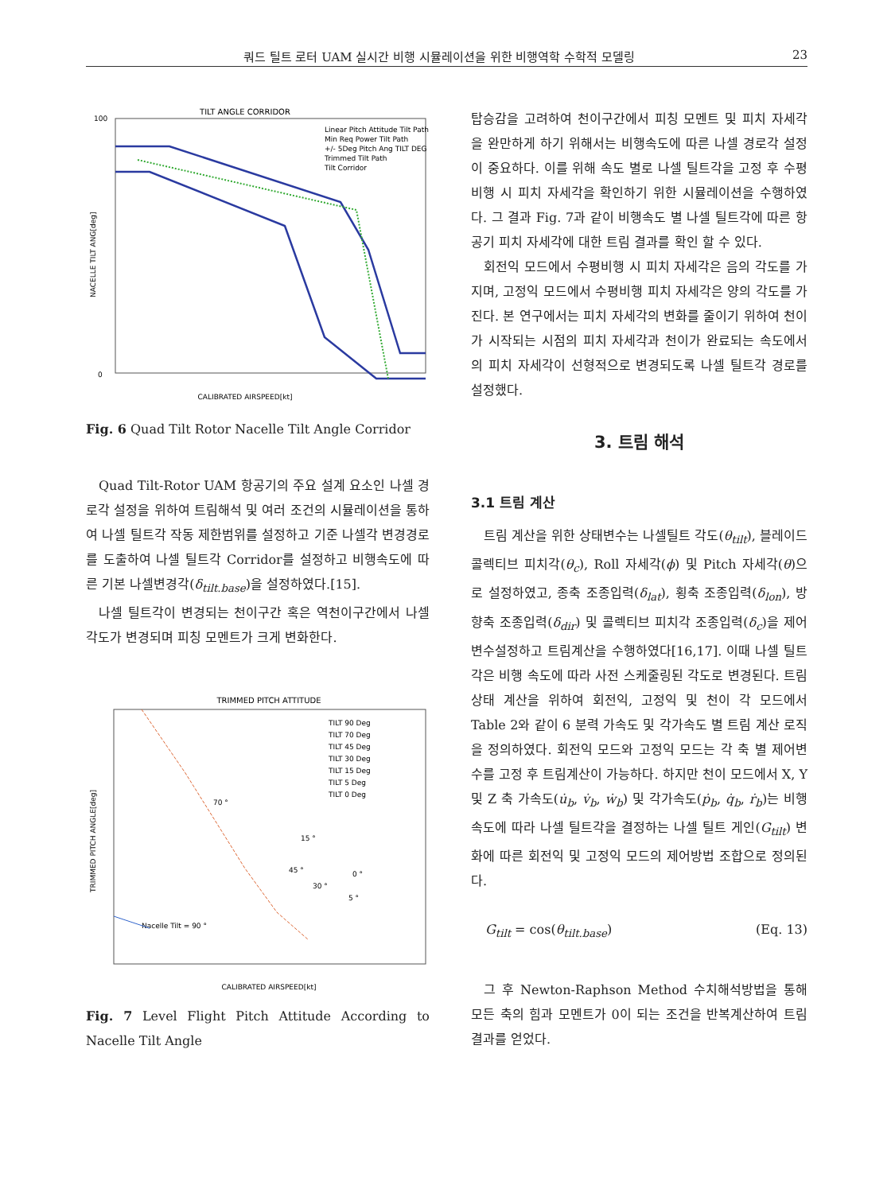쿼드 틸트 로터 UAM 실시간 비행 시뮬레이션을 위한 비행역학 수학적 모델링 23
TILT ANGLE CORRIDOR
100
0
NACELLE TILT ANG[deg]
CALIBRATED AIRSPEED[kt]
Linear Pitch Attitude Tilt Path
Min Req Power Tilt Path
+/- 5Deg Pitch Ang TILT DEG
Trimmed Tilt Path
Tilt Corridor
Fig. 6 Quad Tilt Rotor Nacelle Tilt Angle Corridor
Quad Tilt-Rotor UAM 항공기의 주요 설계 요소인 나셀 경로각 설정을 위하여 트림해석 및 여러 조건의 시뮬레이션을 통하여 나셀 틸트각 작동 제한범위를 설정하고 기준 나셀각 변경경로를 도출하여 나셀 틸트각 Corridor를 설정하고 비행속도에 따른 기본 나셀변경각(δ<sub>tilt.base</sub>)을 설정하였다.[15].
나셀 틸트각이 변경되는 천이구간 혹은 역천이구간에서 나셀 각도가 변경되며 피칭 모멘트가 크게 변화한다.
TRIMMED PITCH ATTITUDE
TRIMMED PITCH ANGLE[deg]
70 °
15 °
45 °
30 °
0 °
5 °
Nacelle Tilt = 90 °
TILT 90 Deg
TILT 70 Deg
TILT 45 Deg
TILT 30 Deg
TILT 15 Deg
TILT 5 Deg
TILT 0 Deg
CALIBRATED AIRSPEED[kt]
Fig. 7 Level Flight Pitch Attitude According to Nacelle Tilt Angle
탑승감을 고려하여 천이구간에서 피칭 모멘트 및 피치 자세각을 완만하게 하기 위해서는 비행속도에 따른 나셀 경로각 설정이 중요하다. 이를 위해 속도 별로 나셀 틸트각을 고정 후 수평비행 시 피치 자세각을 확인하기 위한 시뮬레이션을 수행하였다. 그 결과 Fig. 7과 같이 비행속도 별 나셀 틸트각에 따른 항공기 피치 자세각에 대한 트림 결과를 확인 할 수 있다.
회전익 모드에서 수평비행 시 피치 자세각은 음의 각도를 가지며, 고정익 모드에서 수평비행 피치 자세각은 양의 각도를 가진다. 본 연구에서는 피치 자세각의 변화를 줄이기 위하여 천이가 시작되는 시점의 피치 자세각과 천이가 완료되는 속도에서의 피치 자세각이 선형적으로 변경되도록 나셀 틸트각 경로를 설정했다.
3. 트림 해석
3.1 트림 계산
트림 계산을 위한 상태변수는 나셀틸트 각도(θ<sub>tilt</sub>), 블레이드 콜렉티브 피치각(θ<sub>c</sub>), Roll 자세각(ϕ) 및 Pitch 자세각(θ)으로 설정하였고, 종축 조종입력(δ<sub>lat</sub>), 횡축 조종입력(δ<sub>lon</sub>), 방향축 조종입력(δ<sub>dir</sub>) 및 콜렉티브 피치각 조종입력(δ<sub>c</sub>)을 제어변수설정하고 트림계산을 수행하였다[16,17]. 이때 나셀 틸트각은 비행 속도에 따라 사전 스케줄링된 각도로 변경된다. 트림상태 계산을 위하여 회전익, 고정익 및 천이 각 모드에서 Table 2와 같이 6 분력 가속도 및 각가속도 별 트림 계산 로직을 정의하였다. 회전익 모드와 고정익 모드는 각 축 별 제어변수를 고정 후 트림계산이 가능하다. 하지만 천이 모드에서 X, Y 및 Z 축 가속도(u̇<sub>b</sub>, v̇<sub>b</sub>, ẇ<sub>b</sub>) 및 각가속도(ṗ<sub>b</sub>, q̇<sub>b</sub>, ṙ<sub>b</sub>)는 비행속도에 따라 나셀 틸트각을 결정하는 나셀 틸트 게인(G<sub>tilt</sub>) 변화에 따른 회전익 및 고정익 모드의 제어방법 조합으로 정의된다.
G<sub>tilt</sub> = cos(θ<sub>tilt.base</sub>) (Eq. 13)
그 후 Newton-Raphson Method 수치해석방법을 통해 모든 축의 힘과 모멘트가 0이 되는 조건을 반복계산하여 트림 결과를 얻었다.